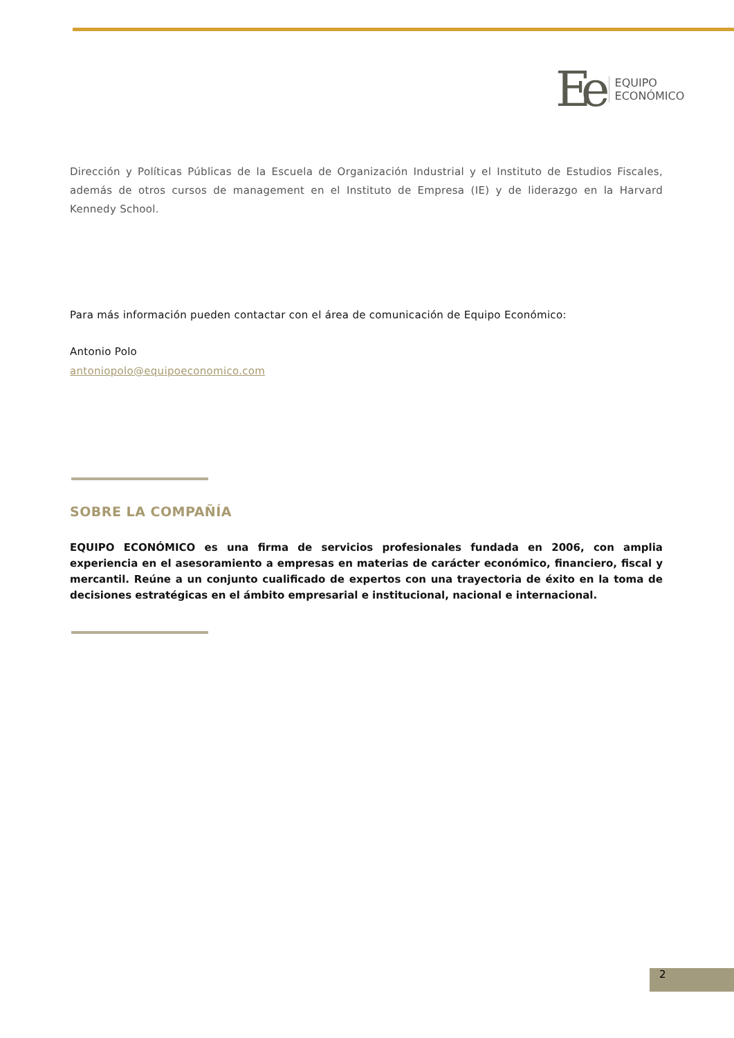Ee
EQUIPO
ECONÓMICO
Dirección y Políticas Públicas de la Escuela de Organización Industrial y el Instituto de Estudios Fiscales, además de otros cursos de management en el Instituto de Empresa (IE) y de liderazgo en la Harvard Kennedy School.
Para más información pueden contactar con el área de comunicación de Equipo Económico:
Antonio Polo
antoniopolo@equipoeconomico.com
SOBRE LA COMPAÑÍA
EQUIPO ECONÓMICO es una firma de servicios profesionales fundada en 2006, con amplia experiencia en el asesoramiento a empresas en materias de carácter económico, financiero, fiscal y mercantil. Reúne a un conjunto cualificado de expertos con una trayectoria de éxito en la toma de decisiones estratégicas en el ámbito empresarial e institucional, nacional e internacional.
2